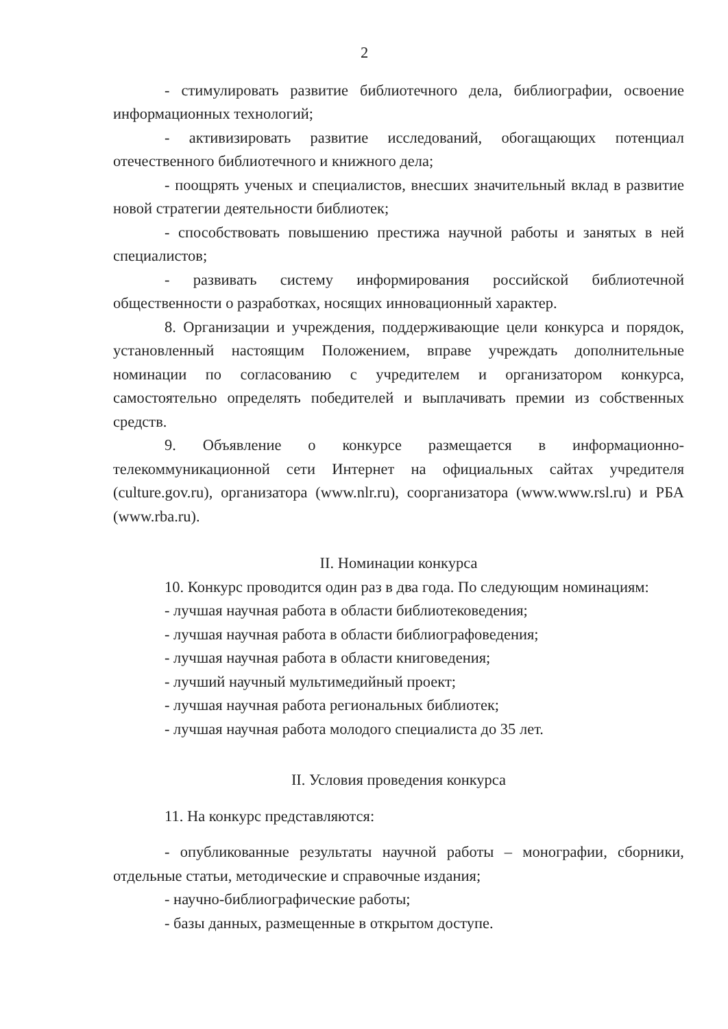2
- стимулировать развитие библиотечного дела, библиографии, освоение информационных технологий;
- активизировать развитие исследований, обогащающих потенциал отечественного библиотечного и книжного дела;
- поощрять ученых и специалистов, внесших значительный вклад в развитие новой стратегии деятельности библиотек;
- способствовать повышению престижа научной работы и занятых в ней специалистов;
- развивать систему информирования российской библиотечной общественности о разработках, носящих инновационный характер.
8. Организации и учреждения, поддерживающие цели конкурса и порядок, установленный настоящим Положением, вправе учреждать дополнительные номинации по согласованию с учредителем и организатором конкурса, самостоятельно определять победителей и выплачивать премии из собственных средств.
9. Объявление о конкурсе размещается в информационно-телекоммуникационной сети Интернет на официальных сайтах учредителя (culture.gov.ru), организатора (www.nlr.ru), соорганизатора (www.www.rsl.ru) и РБА (www.rba.ru).
II. Номинации конкурса
10. Конкурс проводится один раз в два года. По следующим номинациям:
- лучшая научная работа в области библиотековедения;
- лучшая научная работа в области библиографоведения;
- лучшая научная работа в области книговедения;
- лучший научный мультимедийный проект;
- лучшая научная работа региональных библиотек;
- лучшая научная работа молодого специалиста до 35 лет.
II. Условия проведения конкурса
11. На конкурс представляются:
- опубликованные результаты научной работы – монографии, сборники, отдельные статьи, методические и справочные издания;
- научно-библиографические работы;
- базы данных, размещенные в открытом доступе.